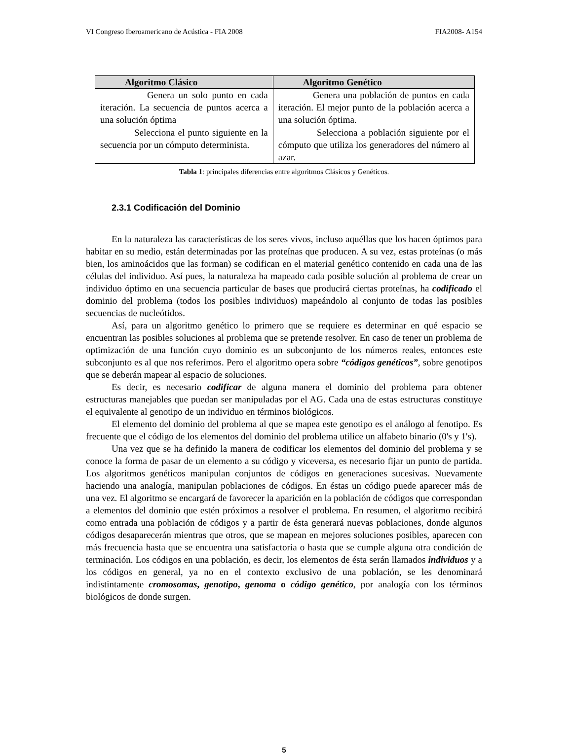VI Congreso Iberoamericano de Acústica - FIA 2008 FIA2008- A154
| Algoritmo Clásico | Algoritmo Genético |
| --- | --- |
| Genera un solo punto en cada iteración. La secuencia de puntos acerca a una solución óptima | Genera una población de puntos en cada iteración. El mejor punto de la población acerca a una solución óptima. |
| Selecciona el punto siguiente en la secuencia por un cómputo determinista. | Selecciona a población siguiente por el cómputo que utiliza los generadores del número al azar. |
Tabla 1: principales diferencias entre algoritmos Clásicos y Genéticos.
2.3.1 Codificación del Dominio
En la naturaleza las características de los seres vivos, incluso aquéllas que los hacen óptimos para habitar en su medio, están determinadas por las proteínas que producen. A su vez, estas proteínas (o más bien, los aminoácidos que las forman) se codifican en el material genético contenido en cada una de las células del individuo. Así pues, la naturaleza ha mapeado cada posible solución al problema de crear un individuo óptimo en una secuencia particular de bases que producirá ciertas proteínas, ha codificado el dominio del problema (todos los posibles individuos) mapeándolo al conjunto de todas las posibles secuencias de nucleótidos.
Así, para un algoritmo genético lo primero que se requiere es determinar en qué espacio se encuentran las posibles soluciones al problema que se pretende resolver. En caso de tener un problema de optimización de una función cuyo dominio es un subconjunto de los números reales, entonces este subconjunto es al que nos referimos. Pero el algoritmo opera sobre “códigos genéticos”, sobre genotipos que se deberán mapear al espacio de soluciones.
Es decir, es necesario codificar de alguna manera el dominio del problema para obtener estructuras manejables que puedan ser manipuladas por el AG. Cada una de estas estructuras constituye el equivalente al genotipo de un individuo en términos biológicos.
El elemento del dominio del problema al que se mapea este genotipo es el análogo al fenotipo. Es frecuente que el código de los elementos del dominio del problema utilice un alfabeto binario (0's y 1's).
Una vez que se ha definido la manera de codificar los elementos del dominio del problema y se conoce la forma de pasar de un elemento a su código y viceversa, es necesario fijar un punto de partida. Los algoritmos genéticos manipulan conjuntos de códigos en generaciones sucesivas. Nuevamente haciendo una analogía, manipulan poblaciones de códigos. En éstas un código puede aparecer más de una vez. El algoritmo se encargará de favorecer la aparición en la población de códigos que correspondan a elementos del dominio que estén próximos a resolver el problema. En resumen, el algoritmo recibirá como entrada una población de códigos y a partir de ésta generará nuevas poblaciones, donde algunos códigos desaparecerán mientras que otros, que se mapean en mejores soluciones posibles, aparecen con más frecuencia hasta que se encuentra una satisfactoria o hasta que se cumple alguna otra condición de terminación. Los códigos en una población, es decir, los elementos de ésta serán llamados individuos y a los códigos en general, ya no en el contexto exclusivo de una población, se les denominará indistintamente cromosomas, genotipo, genoma o código genético, por analogía con los términos biológicos de donde surgen.
5